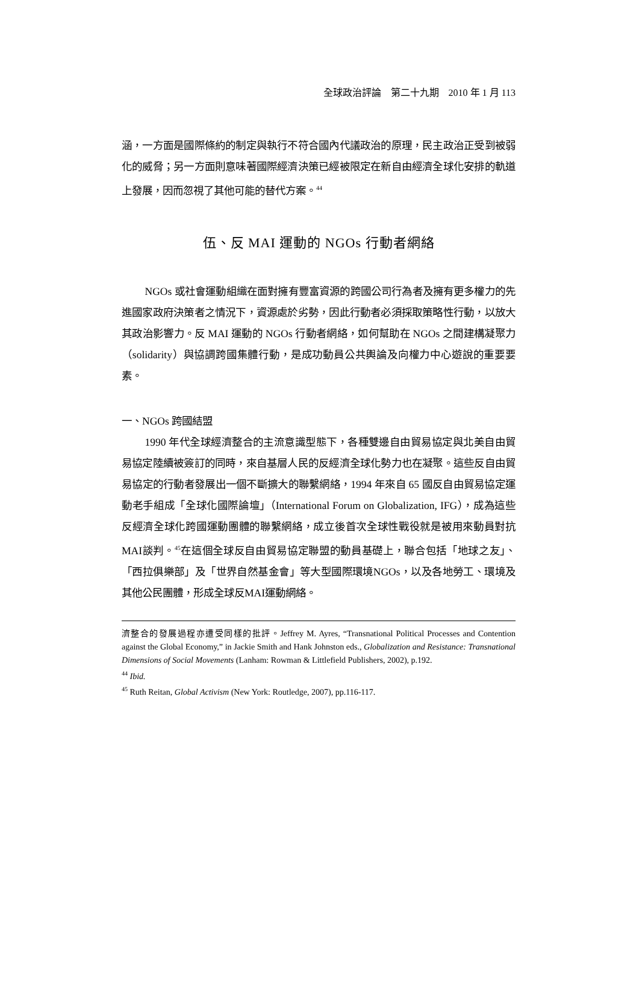全球政治評論　第二十九期　2010 年 1 月 113
涵，一方面是國際條約的制定與執行不符合國內代議政治的原理，民主政治正受到被弱化的威脅；另一方面則意味著國際經濟決策已經被限定在新自由經濟全球化安排的軌道上發展，因而忽視了其他可能的替代方案。<sup>44</sup>
伍、反 MAI 運動的 NGOs 行動者網絡
NGOs 或社會運動組織在面對擁有豐富資源的跨國公司行為者及擁有更多權力的先進國家政府決策者之情況下，資源處於劣勢，因此行動者必須採取策略性行動，以放大其政治影響力。反 MAI 運動的 NGOs 行動者網絡，如何幫助在 NGOs 之間建構凝聚力（solidarity）與協調跨國集體行動，是成功動員公共輿論及向權力中心遊說的重要要素。
一、NGOs 跨國結盟
1990 年代全球經濟整合的主流意識型態下，各種雙邊自由貿易協定與北美自由貿易協定陸續被簽訂的同時，來自基層人民的反經濟全球化勢力也在凝聚。這些反自由貿易協定的行動者發展出一個不斷擴大的聯繫網絡，1994 年來自 65 國反自由貿易協定運動老手組成「全球化國際論壇」（International Forum on Globalization, IFG），成為這些反經濟全球化跨國運動團體的聯繫網絡，成立後首次全球性戰役就是被用來動員對抗MAI談判。<sup>45</sup>在這個全球反自由貿易協定聯盟的動員基礎上，聯合包括「地球之友」、「西拉俱樂部」及「世界自然基金會」等大型國際環境NGOs，以及各地勞工、環境及其他公民團體，形成全球反MAI運動網絡。
濟整合的發展過程亦遭受同樣的批評。Jeffrey M. Ayres, “Transnational Political Processes and Contention against the Global Economy,” in Jackie Smith and Hank Johnston eds., Globalization and Resistance: Transnational Dimensions of Social Movements (Lanham: Rowman & Littlefield Publishers, 2002), p.192.
<sup>44</sup> Ibid.
<sup>45</sup> Ruth Reitan, Global Activism (New York: Routledge, 2007), pp.116-117.